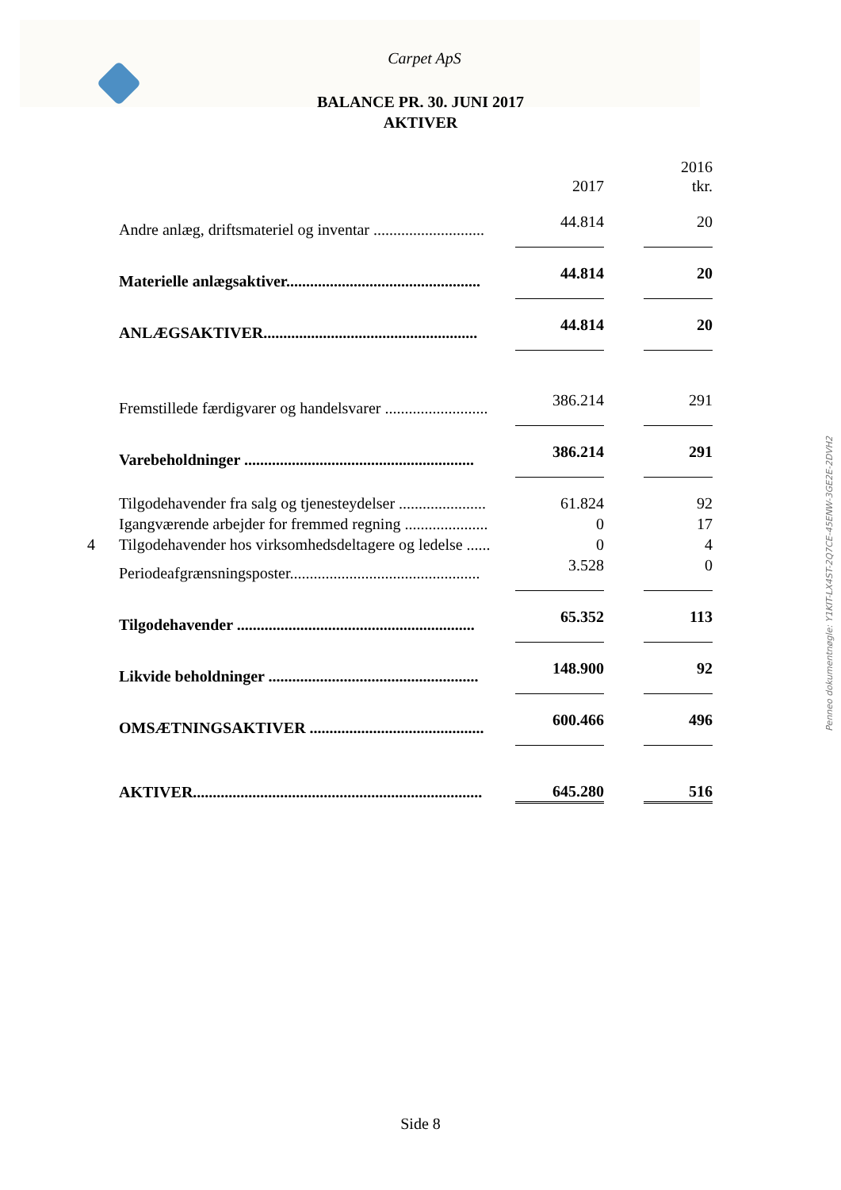Carpet ApS
BALANCE PR. 30. JUNI 2017
AKTIVER
| | | 2017 | | 2016 tkr. |
| | Andre anlæg, driftsmateriel og inventar ............................ | 44.814 | | 20 |
| | Materielle anlægsaktiver................................................. | 44.814 | | 20 |
| | ANLÆGSAKTIVER...................................................... | 44.814 | | 20 |
| | Fremstillede færdigvarer og handelsvarer .......................... | 386.214 | | 291 |
| | Varebeholdninger .......................................................... | 386.214 | | 291 |
| | Tilgodehavender fra salg og tjenesteydelser ...................... | 61.824 | | 92 |
| | Igangværende arbejder for fremmed regning ..................... | 0 | | 17 |
| 4 | Tilgodehavender hos virksomhedsdeltagere og ledelse ...... | 0 | | 4 |
| | Periodeafgrænsningsposter................................................ | 3.528 | | 0 |
| | Tilgodehavender ............................................................ | 65.352 | | 113 |
| | Likvide beholdninger ..................................................... | 148.900 | | 92 |
| | OMSÆTNINGSAKTIVER ............................................ | 600.466 | | 496 |
| | AKTIVER......................................................................... | 645.280 | | 516 |
Penneo dokumentnøgle: Y1KIT-LX4ST-2Q7CE-45ENW-3GE2E-2DVH2
Side 8